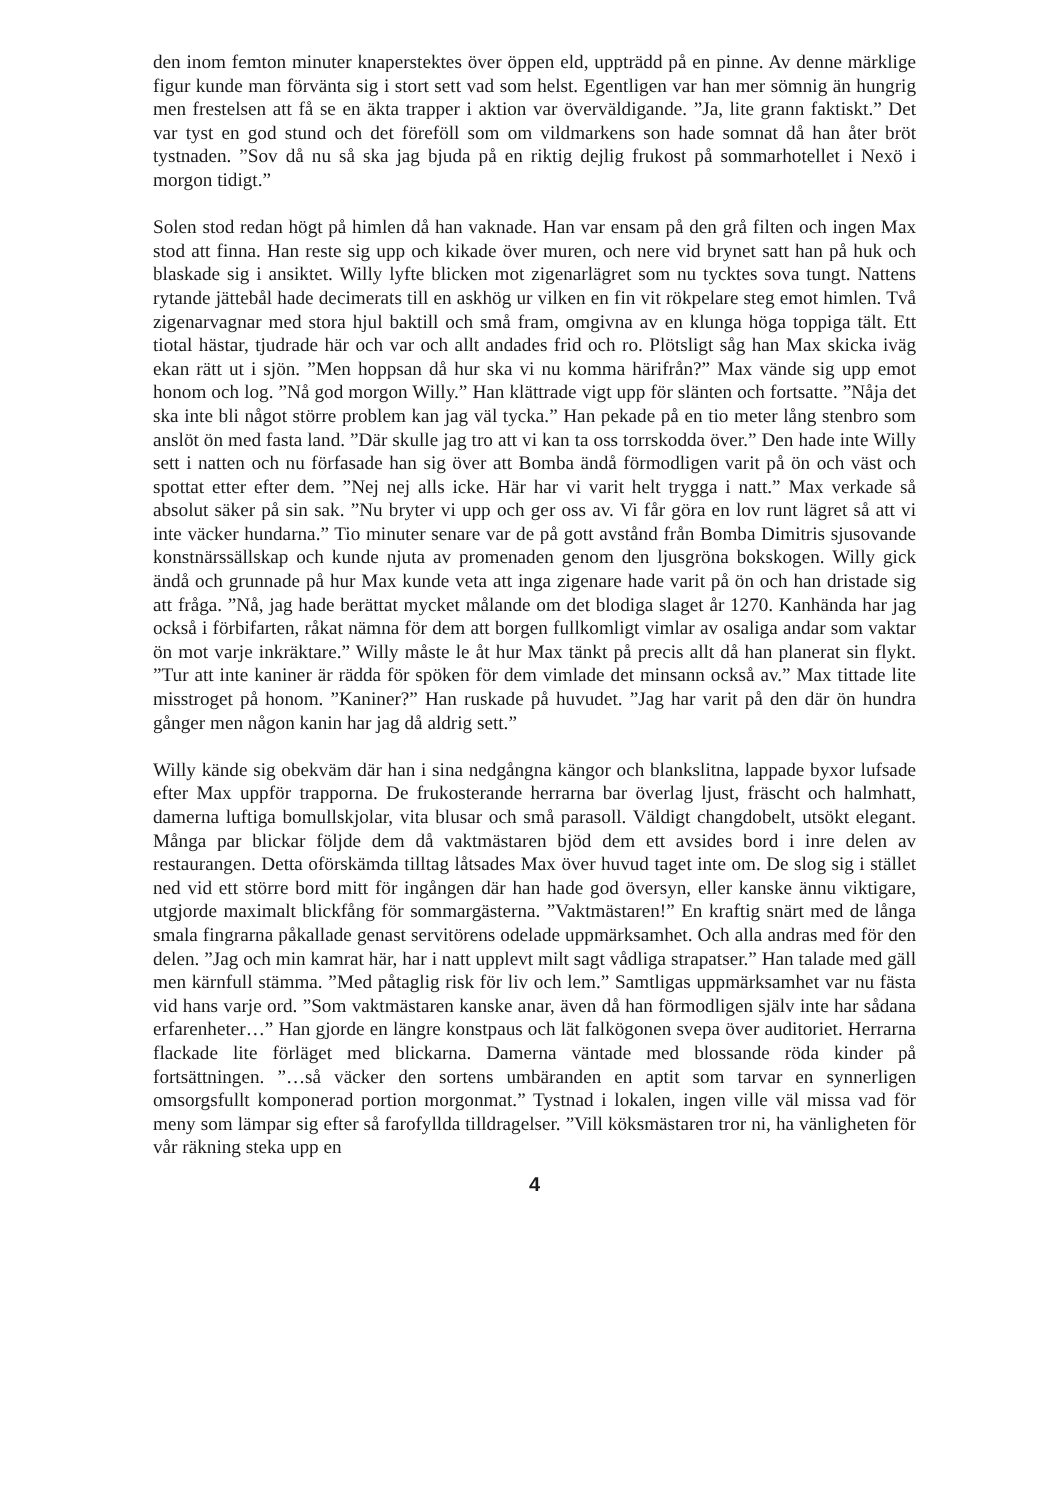den inom femton minuter knaperstektes över öppen eld, uppträdd på en pinne. Av denne märklige figur kunde man förvänta sig i stort sett vad som helst. Egentligen var han mer sömnig än hungrig men frestelsen att få se en äkta trapper i aktion var överväldigande. ”Ja, lite grann faktiskt.” Det var tyst en god stund och det föreföll som om vildmarkens son hade somnat då han åter bröt tystnaden. ”Sov då nu så ska jag bjuda på en riktig dejlig frukost på sommarhotellet i Nexö i morgon tidigt.”
Solen stod redan högt på himlen då han vaknade. Han var ensam på den grå filten och ingen Max stod att finna. Han reste sig upp och kikade över muren, och nere vid brynet satt han på huk och blaskade sig i ansiktet. Willy lyfte blicken mot zigenarlägret som nu tycktes sova tungt. Nattens rytande jättebål hade decimerats till en askhög ur vilken en fin vit rökpelare steg emot himlen. Två zigenarvagnar med stora hjul baktill och små fram, omgivna av en klunga höga toppiga tält. Ett tiotal hästar, tjudrade här och var och allt andades frid och ro. Plötsligt såg han Max skicka iväg ekan rätt ut i sjön. ”Men hoppsan då hur ska vi nu komma härifrån?” Max vände sig upp emot honom och log. ”Nå god morgon Willy.” Han klättrade vigt upp för slänten och fortsatte. ”Nåja det ska inte bli något större problem kan jag väl tycka.” Han pekade på en tio meter lång stenbro som anslöt ön med fasta land. ”Där skulle jag tro att vi kan ta oss torrskodda över.” Den hade inte Willy sett i natten och nu förfasade han sig över att Bomba ändå förmodligen varit på ön och väst och spottat etter efter dem. ”Nej nej alls icke. Här har vi varit helt trygga i natt.” Max verkade så absolut säker på sin sak. ”Nu bryter vi upp och ger oss av. Vi får göra en lov runt lägret så att vi inte väcker hundarna.” Tio minuter senare var de på gott avstånd från Bomba Dimitris sjusovande konstnärssällskap och kunde njuta av promenaden genom den ljusgröna bokskogen. Willy gick ändå och grunnade på hur Max kunde veta att inga zigenare hade varit på ön och han dristade sig att fråga. ”Nå, jag hade berättat mycket målande om det blodiga slaget år 1270. Kanhända har jag också i förbifarten, råkat nämna för dem att borgen fullkomligt vimlar av osaliga andar som vaktar ön mot varje inkräktare.” Willy måste le åt hur Max tänkt på precis allt då han planerat sin flykt. ”Tur att inte kaniner är rädda för spöken för dem vimlade det minsann också av.” Max tittade lite misstroget på honom. ”Kaniner?” Han ruskade på huvudet. ”Jag har varit på den där ön hundra gånger men någon kanin har jag då aldrig sett.”
Willy kände sig obekväm där han i sina nedgångna kängor och blankslitna, lappade byxor lufsade efter Max uppför trapporna. De frukosterande herrarna bar överlag ljust, fräscht och halmhatt, damerna luftiga bomullskjolar, vita blusar och små parasoll. Väldigt changdobelt, utsökt elegant. Många par blickar följde dem då vaktmästaren bjöd dem ett avsides bord i inre delen av restaurangen. Detta oförskämda tilltag låtsades Max över huvud taget inte om. De slog sig i stället ned vid ett större bord mitt för ingången där han hade god översyn, eller kanske ännu viktigare, utgjorde maximalt blickfång för sommargästerna. ”Vaktmästaren!” En kraftig snärt med de långa smala fingrarna påkallade genast servitörens odelade uppmärksamhet. Och alla andras med för den delen. ”Jag och min kamrat här, har i natt upplevt milt sagt vådliga strapatser.” Han talade med gäll men kärnfull stämma. ”Med påtaglig risk för liv och lem.” Samtligas uppmärksamhet var nu fästa vid hans varje ord. ”Som vaktmästaren kanske anar, även då han förmodligen själv inte har sådana erfarenheter…” Han gjorde en längre konstpaus och lät falkögonen svepa över auditoriet. Herrarna flackade lite förläget med blickarna. Damerna väntade med blossande röda kinder på fortsättningen. ”…så väcker den sortens umbäranden en aptit som tarvar en synnerligen omsorgsfullt komponerad portion morgonmat.” Tystnad i lokalen, ingen ville väl missa vad för meny som lämpar sig efter så farofyllda tilldragelser. ”Vill köksmästaren tror ni, ha vänligheten för vår räkning steka upp en
4